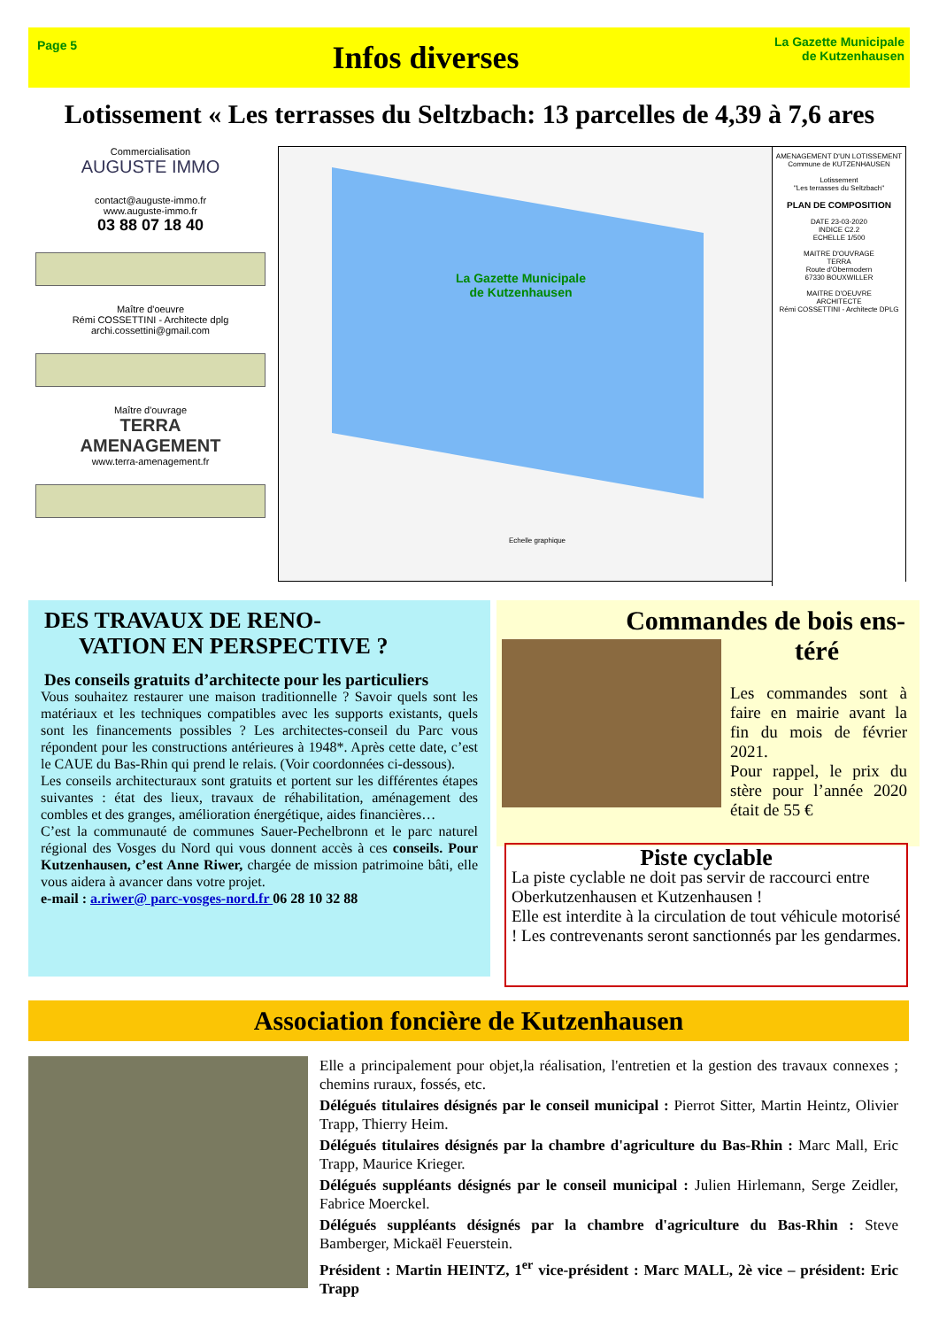Page 5
Infos diverses
La Gazette Municipale
de Kutzenhausen
Lotissement « Les terrasses du Seltzbach: 13 parcelles de 4,39 à 7,6 ares
Commercialisation
AUGUSTE IMMO
contact@auguste-immo.fr
www.auguste-immo.fr
03 88 07 18 40
Maître d'oeuvre
Rémi COSSETTINI - Architecte dplg
archi.cossettini@gmail.com
Maître d'ouvrage
TERRA
AMENAGEMENT
www.terra-amenagement.fr
AMENAGEMENT D'UN LOTISSEMENT
Commune de KUTZENHAUSEN
Lotissement
"Les terrasses du Seltzbach"
PLAN DE COMPOSITION
DATE 23-03-2020
INDICE C2.2
ECHELLE 1/500
MAITRE D'OUVRAGE
TERRA
Route d'Obermodern
67330 BOUXWILLER
MAITRE D'OEUVRE
ARCHITECTE
Rémi COSSETTINI - Architecte DPLG
La Gazette Municipale
de Kutzenhausen
Echelle graphique
DES TRAVAUX DE RENO-
VATION EN PERSPECTIVE ?
Des conseils gratuits d’architecte pour les particuliers
Vous souhaitez restaurer une maison traditionnelle ? Savoir quels sont les matériaux et les techniques compatibles avec les supports existants, quels sont les financements possibles ? Les architectes-conseil du Parc vous répondent pour les constructions antérieures à 1948*. Après cette date, c’est le CAUE du Bas-Rhin qui prend le relais. (Voir coordonnées ci-dessous).
Les conseils architecturaux sont gratuits et portent sur les différentes étapes suivantes : état des lieux, travaux de réhabilitation, aménagement des combles et des granges, amélioration énergétique, aides financières…
C’est la communauté de communes Sauer-Pechelbronn et le parc naturel régional des Vosges du Nord qui vous donnent accès à ces conseils. Pour Kutzenhausen, c’est Anne Riwer, chargée de mission patrimoine bâti, elle vous aidera à avancer dans votre projet.
e-mail : a.riwer@ parc-vosges-nord.fr 06 28 10 32 88
Commandes de bois ens-
téré
Les commandes sont à faire en mairie avant la fin du mois de février 2021.
Pour rappel, le prix du stère pour l’année 2020 était de 55 €
Piste cyclable
La piste cyclable ne doit pas servir de raccourci entre Oberkutzenhausen et Kutzenhausen !
Elle est interdite à la circulation de tout véhicule motorisé ! Les contrevenants seront sanctionnés par les gendarmes.
Association foncière de Kutzenhausen
Elle a principalement pour objet,la réalisation, l'entretien et la gestion des travaux connexes ; chemins ruraux, fossés, etc.
Délégués titulaires désignés par le conseil municipal : Pierrot Sitter, Martin Heintz, Olivier Trapp, Thierry Heim.
Délégués titulaires désignés par la chambre d'agriculture du Bas-Rhin : Marc Mall, Eric Trapp, Maurice Krieger.
Délégués suppléants désignés par le conseil municipal : Julien Hirlemann, Serge Zeidler, Fabrice Moerckel.
Délégués suppléants désignés par la chambre d'agriculture du Bas-Rhin : Steve Bamberger, Mickaël Feuerstein.
Président : Martin HEINTZ, 1<sup>er</sup> vice-président : Marc MALL, 2è vice – président: Eric Trapp